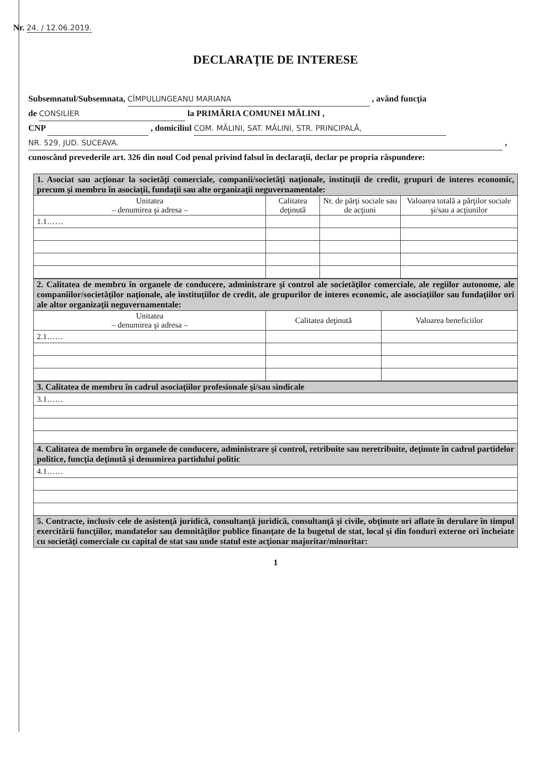Nr. 24. / 12.06.2019.
DECLARAŢIE DE INTERESE
Subsemnatul/Subsemnata, CÎMPULUNGEANU MARIANA , având funcţia
de CONSILIER la PRIMĂRIA COMUNEI MĂLINI ,
CNP , domiciliul COM. MĂLINI, SAT. MĂLINI, STR. PRINCIPALĂ,
NR. 529, JUD. SUCEAVA. ,
cunoscând prevederile art. 326 din noul Cod penal privind falsul în declaraţii, declar pe propria răspundere:
| 1. Asociat sau acţionar la societăţi comerciale, companii/societăţi naţionale, instituţii de credit, grupuri de interes economic, precum şi membru în asociaţii, fundaţii sau alte organizaţii neguvernamentale: | | | |
| Unitatea – denumirea şi adresa – | Calitatea deţinută | Nr. de părţi sociale sau de acţiuni | Valoarea totală a părţilor sociale şi/sau a acţiunilor |
| 1.1…… | | | |
| 2. Calitatea de membru în organele de conducere, administrare şi control ale societăţilor comerciale, ale regiilor autonome, ale companiilor/societăţilor naţionale, ale instituţiilor de credit, ale grupurilor de interes economic, ale asociaţiilor sau fundaţiilor ori ale altor organizaţii neguvernamentale: | | |
| Unitatea – denumirea şi adresa – | Calitatea deţinută | Valoarea beneficiilor |
| 2.1…… | | |
| 3. Calitatea de membru în cadrul asociaţiilor profesionale şi/sau sindicale |
| 3.1…… |
| 4. Calitatea de membru în organele de conducere, administrare şi control, retribuite sau neretribuite, deţinute în cadrul partidelor politice, funcţia deţinută şi denumirea partidului politic |
| 4.1…… |
| 5. Contracte, inclusiv cele de asistenţă juridică, consultanţă juridică, consultanţă şi civile, obţinute ori aflate în derulare în timpul exercitării funcţiilor, mandatelor sau demnităţilor publice finanţate de la bugetul de stat, local şi din fonduri externe ori încheiate cu societăţi comerciale cu capital de stat sau unde statul este acţionar majoritar/minoritar: |
1